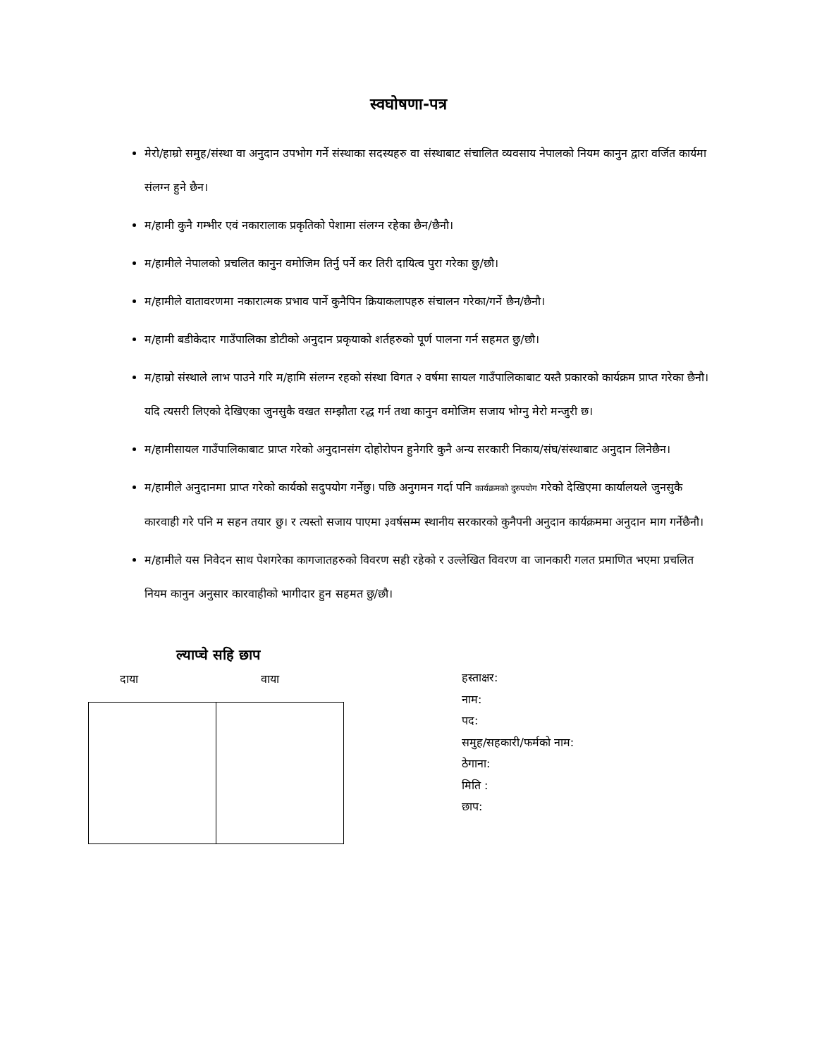स्वघोषणा-पत्र
मेरो/हाम्रो समुह/संस्था वा अनुदान उपभोग गर्ने संस्थाका सदस्यहरु वा संस्थाबाट संचालित व्यवसाय नेपालको नियम कानुन द्वारा वर्जित कार्यमा संलग्न हुने छैन।
म/हामी कुनै गम्भीर एवं नकारालाक प्रकृतिको पेशामा संलग्न रहेका छैन/छैनौ।
म/हामीले नेपालको प्रचलित कानुन वमोजिम तिर्नु पर्ने कर तिरी दायित्व पुरा गरेका छु/छौ।
म/हामीले वातावरणमा नकारात्मक प्रभाव पार्ने कुनैपिन क्रियाकलापहरु संचालन गरेका/गर्ने छैन/छैनौ।
म/हामी बडीकेदार गाउँपालिका डोटीको अनुदान प्रकृयाको शर्तहरुको पूर्ण पालना गर्न सहमत छु/छौ।
म/हाम्रो संस्थाले लाभ पाउने गरि म/हामि संलग्न रहको संस्था विगत २ वर्षमा सायल गाउँपालिकाबाट यस्तै प्रकारको कार्यक्रम प्राप्त गरेका छैनौ। यदि त्यसरी लिएको देखिएका जुनसुकै वखत सम्झौता रद्ध गर्न तथा कानुन वमोजिम सजाय भोग्नु मेरो मन्जुरी छ।
म/हामीसायल गाउँपालिकाबाट प्राप्त गरेको अनुदानसंग दोहोरोपन हुनेगरि कुनै अन्य सरकारी निकाय/संघ/संस्थाबाट अनुदान लिनेछैन।
म/हामीले अनुदानमा प्राप्त गरेको कार्यको सदुपयोग गर्नेछु। पछि अनुगमन गर्दा पनि कार्यक्रमको दुरुपयोग गरेको देखिएमा कार्यालयले जुनसुकै कारवाही गरे पनि म सहन तयार छु। र त्यस्तो सजाय पाएमा ३वर्षसम्म स्थानीय सरकारको कुनैपनी अनुदान कार्यक्रममा अनुदान माग गर्नेछैनौ।
म/हामीले यस निवेदन साथ पेशगरेका कागजातहरुको विवरण सही रहेको र उल्लेखित विवरण वा जानकारी गलत प्रमाणित भएमा प्रचलित नियम कानुन अनुसार कारवाहीको भागीदार हुन सहमत छु/छौ।
ल्याप्चे सहि छाप
दाया वाया
हस्ताक्षर:
नाम:
पद:
समुह/सहकारी/फर्मको नाम:
ठेगाना:
मिति :
छाप: